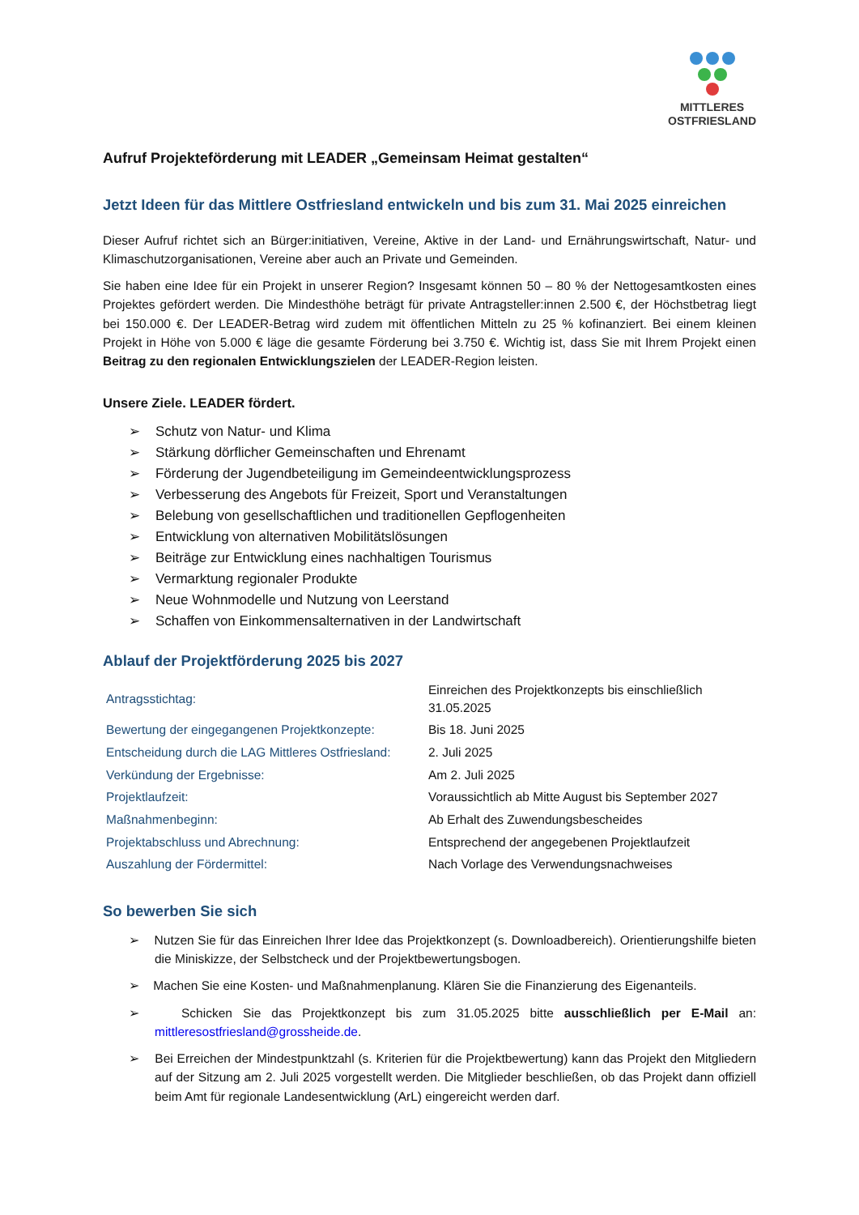MITTLERES
OSTFRIESLAND
Aufruf Projekteförderung mit LEADER „Gemeinsam Heimat gestalten“
Jetzt Ideen für das Mittlere Ostfriesland entwickeln und bis zum 31. Mai 2025 einreichen
Dieser Aufruf richtet sich an Bürger:initiativen, Vereine, Aktive in der Land- und Ernährungswirtschaft, Natur- und Klimaschutzorganisationen, Vereine aber auch an Private und Gemeinden.
Sie haben eine Idee für ein Projekt in unserer Region? Insgesamt können 50 – 80 % der Nettogesamtkosten eines Projektes gefördert werden. Die Mindesthöhe beträgt für private Antragsteller:innen 2.500 €, der Höchstbetrag liegt bei 150.000 €. Der LEADER-Betrag wird zudem mit öffentlichen Mitteln zu 25 % kofinanziert. Bei einem kleinen Projekt in Höhe von 5.000 € läge die gesamte Förderung bei 3.750 €. Wichtig ist, dass Sie mit Ihrem Projekt einen Beitrag zu den regionalen Entwicklungszielen der LEADER-Region leisten.
Unsere Ziele. LEADER fördert.
➢ Schutz von Natur- und Klima
➢ Stärkung dörflicher Gemeinschaften und Ehrenamt
➢ Förderung der Jugendbeteiligung im Gemeindeentwicklungsprozess
➢ Verbesserung des Angebots für Freizeit, Sport und Veranstaltungen
➢ Belebung von gesellschaftlichen und traditionellen Gepflogenheiten
➢ Entwicklung von alternativen Mobilitätslösungen
➢ Beiträge zur Entwicklung eines nachhaltigen Tourismus
➢ Vermarktung regionaler Produkte
➢ Neue Wohnmodelle und Nutzung von Leerstand
➢ Schaffen von Einkommensalternativen in der Landwirtschaft
Ablauf der Projektförderung 2025 bis 2027
| Antragsstichtag: | Einreichen des Projektkonzepts bis einschließlich 31.05.2025 |
| Bewertung der eingegangenen Projektkonzepte: | Bis 18. Juni 2025 |
| Entscheidung durch die LAG Mittleres Ostfriesland: | 2. Juli 2025 |
| Verkündung der Ergebnisse: | Am 2. Juli 2025 |
| Projektlaufzeit: | Voraussichtlich ab Mitte August bis September 2027 |
| Maßnahmenbeginn: | Ab Erhalt des Zuwendungsbescheides |
| Projektabschluss und Abrechnung: | Entsprechend der angegebenen Projektlaufzeit |
| Auszahlung der Fördermittel: | Nach Vorlage des Verwendungsnachweises |
So bewerben Sie sich
➢ Nutzen Sie für das Einreichen Ihrer Idee das Projektkonzept (s. Downloadbereich). Orientierungshilfe bieten die Miniskizze, der Selbstcheck und der Projektbewertungsbogen.
➢ Machen Sie eine Kosten- und Maßnahmenplanung. Klären Sie die Finanzierung des Eigenanteils.
➢ Schicken Sie das Projektkonzept bis zum 31.05.2025 bitte ausschließlich per E-Mail an: mittleresostfriesland@grossheide.de.
➢ Bei Erreichen der Mindestpunktzahl (s. Kriterien für die Projektbewertung) kann das Projekt den Mitgliedern auf der Sitzung am 2. Juli 2025 vorgestellt werden. Die Mitglieder beschließen, ob das Projekt dann offiziell beim Amt für regionale Landesentwicklung (ArL) eingereicht werden darf.